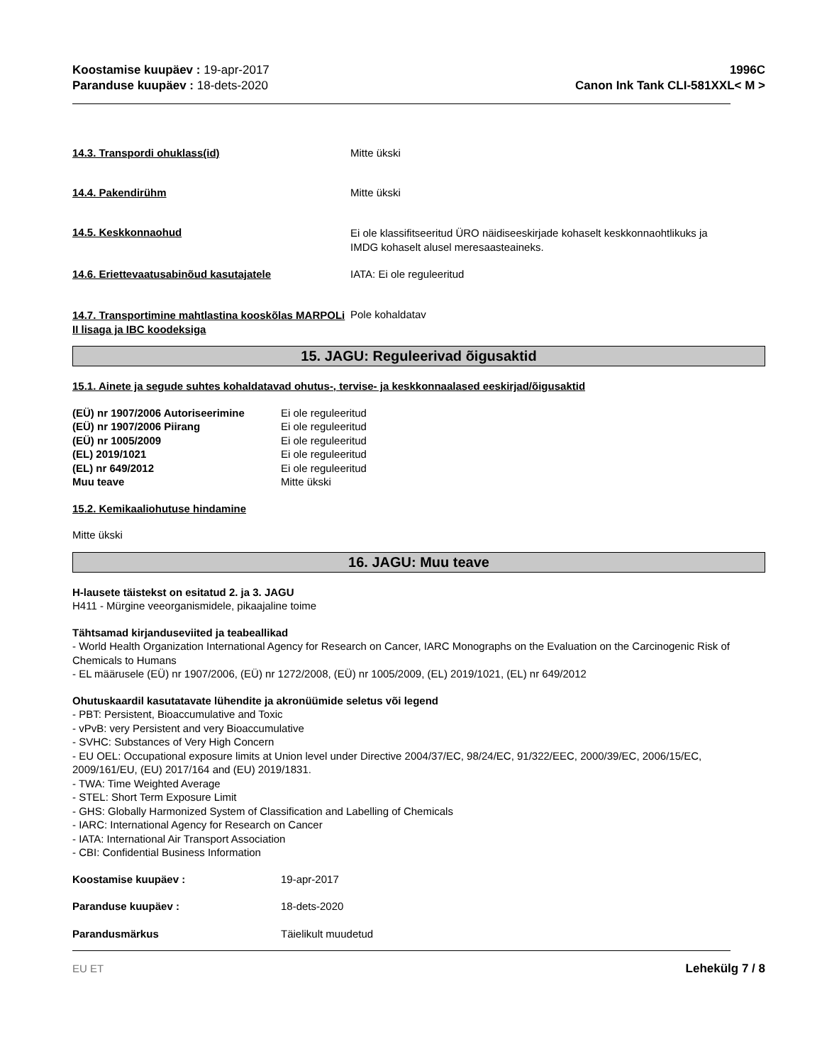Koostamise kuupäev : 19-apr-2017
Paranduse kuupäev : 18-dets-2020
1996C
Canon Ink Tank CLI-581XXL< M >
14.3. Transpordi ohuklass(id) Mitte ükski
14.4. Pakendirühm Mitte ükski
14.5. Keskkonnaohud
Ei ole klassifitseeritud ÜRO näidiseeskirjade kohaselt keskkonnaohtlikuks ja
IMDG kohaselt alusel meresaasteaineks.
14.6. Eriettevaatusabinõud kasutajatele IATA: Ei ole reguleeritud
14.7. Transportimine mahtlastina kooskõlas MARPOLi II lisaga ja IBC koodeksiga
Pole kohaldatav
15. JAGU: Reguleerivad õigusaktid
15.1. Ainete ja segude suhtes kohaldatavad ohutus-, tervise- ja keskkonnaalased eeskirjad/õigusaktid
(EÜ) nr 1907/2006 Autoriseerimine
Ei ole reguleeritud
(EÜ) nr 1907/2006 Piirang Ei ole reguleeritud
(EÜ) nr 1005/2009 Ei ole reguleeritud
(EL) 2019/1021 Ei ole reguleeritud
(EL) nr 649/2012 Ei ole reguleeritud
Muu teave Mitte ükski
15.2. Kemikaaliohutuse hindamine
Mitte ükski
16. JAGU: Muu teave
H-lausete täistekst on esitatud 2. ja 3. JAGU
H411 - Mürgine veeorganismidele, pikaajaline toime
Tähtsamad kirjanduseviited ja teabeallikad
- World Health Organization International Agency for Research on Cancer, IARC Monographs on the Evaluation on the Carcinogenic Risk of Chemicals to Humans
- EL määrusele (EÜ) nr 1907/2006, (EÜ) nr 1272/2008, (EÜ) nr 1005/2009, (EL) 2019/1021, (EL) nr 649/2012
Ohutuskaardil kasutatavate lühendite ja akronüümide seletus või legend
- PBT: Persistent, Bioaccumulative and Toxic
- vPvB: very Persistent and very Bioaccumulative
- SVHC: Substances of Very High Concern
- EU OEL: Occupational exposure limits at Union level under Directive 2004/37/EC, 98/24/EC, 91/322/EEC, 2000/39/EC, 2006/15/EC, 2009/161/EU, (EU) 2017/164 and (EU) 2019/1831.
- TWA: Time Weighted Average
- STEL: Short Term Exposure Limit
- GHS: Globally Harmonized System of Classification and Labelling of Chemicals
- IARC: International Agency for Research on Cancer
- IATA: International Air Transport Association
- CBI: Confidential Business Information
Koostamise kuupäev : 19-apr-2017
Paranduse kuupäev : 18-dets-2020
Parandusmärkus Täielikult muudetud
EU ET Lehekülg 7 / 8